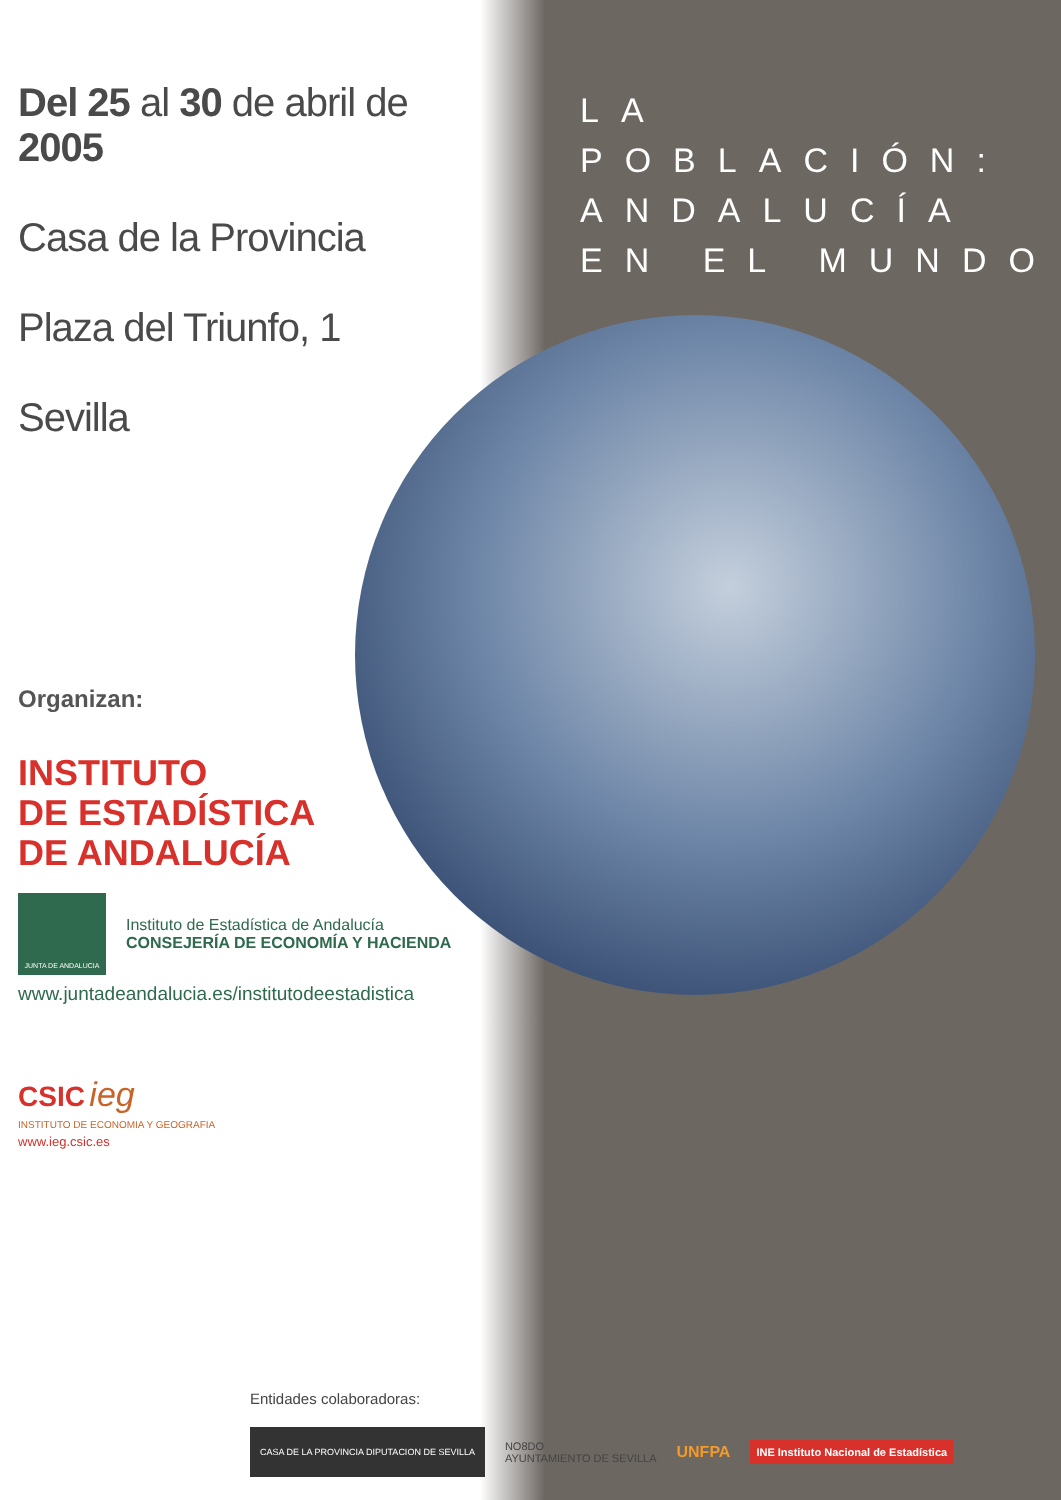Del 25 al 30 de abril de 2005
Casa de la Provincia
Plaza del Triunfo, 1
Sevilla
LA POBLACIÓN:
ANDALUCÍA
EN EL MUNDO
Organizan:
INSTITUTO
DE ESTADÍSTICA
DE ANDALUCÍA
JUNTA DE ANDALUCIA
Instituto de Estadística de Andalucía
CONSEJERÍA DE ECONOMÍA Y HACIENDA
www.juntadeandalucia.es/institutodeestadistica
CSIC ieg
INSTITUTO DE ECONOMIA Y GEOGRAFIA
www.ieg.csic.es
Entidades colaboradoras:
CASA DE LA PROVINCIA DIPUTACION DE SEVILLA NO8DO
AYUNTAMIENTO DE SEVILLA UNFPA INE Instituto Nacional de Estadística